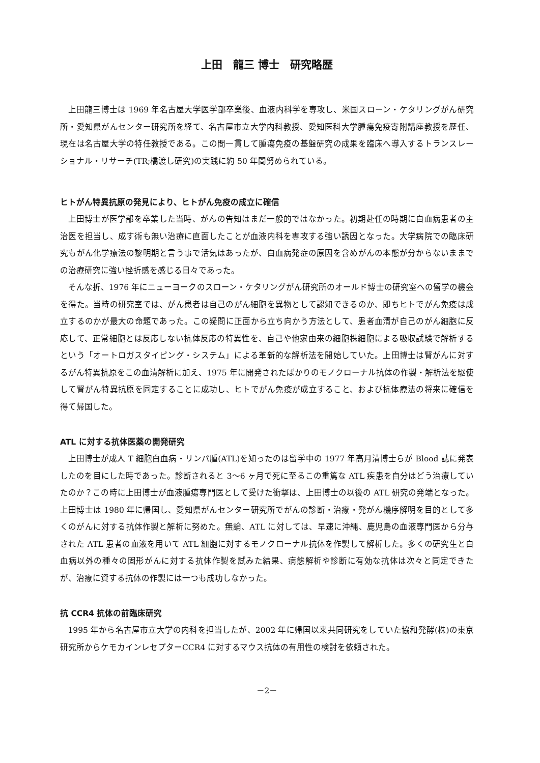上田　龍三 博士　研究略歴
上田龍三博士は 1969 年名古屋大学医学部卒業後、血液内科学を専攻し、米国スローン・ケタリングがん研究所・愛知県がんセンター研究所を経て、名古屋市立大学内科教授、愛知医科大学腫瘍免疫寄附講座教授を歴任、現在は名古屋大学の特任教授である。この間一貫して腫瘍免疫の基盤研究の成果を臨床へ導入するトランスレーショナル・リサーチ(TR;橋渡し研究)の実践に約 50 年間努められている。
ヒトがん特異抗原の発見により、ヒトがん免疫の成立に確信
上田博士が医学部を卒業した当時、がんの告知はまだ一般的ではなかった。初期赴任の時期に白血病患者の主治医を担当し、成す術も無い治療に直面したことが血液内科を専攻する強い誘因となった。大学病院での臨床研究もがん化学療法の黎明期と言う事で活気はあったが、白血病発症の原因を含めがんの本態が分からないままでの治療研究に強い挫折感を感じる日々であった。
そんな折、1976 年にニューヨークのスローン・ケタリングがん研究所のオールド博士の研究室への留学の機会を得た。当時の研究室では、がん患者は自己のがん細胞を異物として認知できるのか、即ちヒトでがん免疫は成立するのかが最大の命題であった。この疑問に正面から立ち向かう方法として、患者血清が自己のがん細胞に反応して、正常細胞とは反応しない抗体反応の特異性を、自己や他家由来の細胞株細胞による吸収試験で解析するという「オートロガスタイピング・システム」による革新的な解析法を開始していた。上田博士は腎がんに対するがん特異抗原をこの血清解析に加え、1975 年に開発されたばかりのモノクローナル抗体の作製・解析法を駆使して腎がん特異抗原を同定することに成功し、ヒトでがん免疫が成立すること、および抗体療法の将来に確信を得て帰国した。
ATL に対する抗体医薬の開発研究
上田博士が成人 T 細胞白血病・リンパ腫(ATL)を知ったのは留学中の 1977 年高月清博士らが Blood 誌に発表したのを目にした時であった。診断されると 3～6 ヶ月で死に至るこの重篤な ATL 疾患を自分はどう治療していたのか？この時に上田博士が血液腫瘍専門医として受けた衝撃は、上田博士の以後の ATL 研究の発端となった。上田博士は 1980 年に帰国し、愛知県がんセンター研究所でがんの診断・治療・発がん機序解明を目的として多くのがんに対する抗体作製と解析に努めた。無論、ATL に対しては、早速に沖縄、鹿児島の血液専門医から分与された ATL 患者の血液を用いて ATL 細胞に対するモノクローナル抗体を作製して解析した。多くの研究生と白血病以外の種々の固形がんに対する抗体作製を試みた結果、病態解析や診断に有効な抗体は次々と同定できたが、治療に資する抗体の作製には一つも成功しなかった。
抗 CCR4 抗体の前臨床研究
1995 年から名古屋市立大学の内科を担当したが、2002 年に帰国以来共同研究をしていた協和発酵(株)の東京研究所からケモカインレセプターCCR4 に対するマウス抗体の有用性の検討を依頼された。
－2－